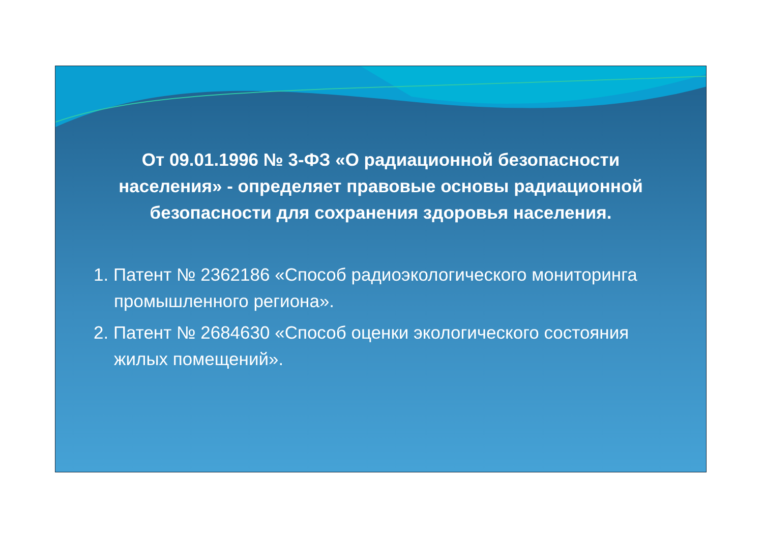От 09.01.1996 № 3-ФЗ «О радиационной безопасности населения» - определяет правовые основы радиационной безопасности для сохранения здоровья населения.
1. Патент № 2362186 «Способ радиоэкологического мониторинга промышленного региона».
2. Патент № 2684630 «Способ оценки экологического состояния жилых помещений».